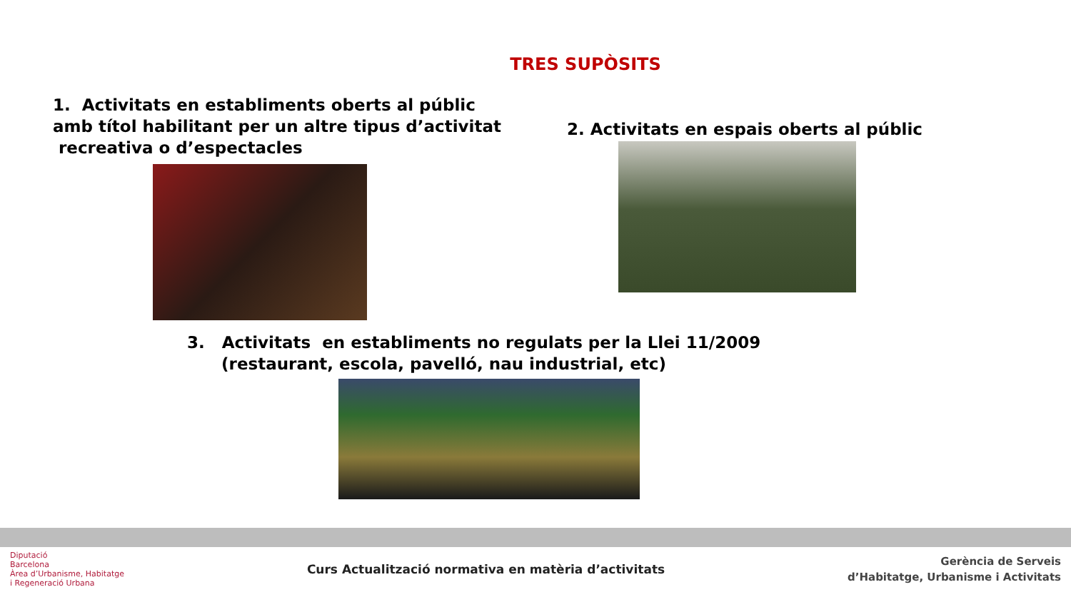TRES SUPÒSITS
1. Activitats en establiments oberts al públic
amb títol habilitant per un altre tipus d’activitat
recreativa o d’espectacles
2. Activitats en espais oberts al públic
3. Activitats en establiments no regulats per la Llei 11/2009
(restaurant, escola, pavelló, nau industrial, etc)
Diputació
Barcelona
Àrea d’Urbanisme, Habitatge
i Regeneració Urbana
Curs Actualització normativa en matèria d’activitats
Gerència de Serveis
d’Habitatge, Urbanisme i Activitats